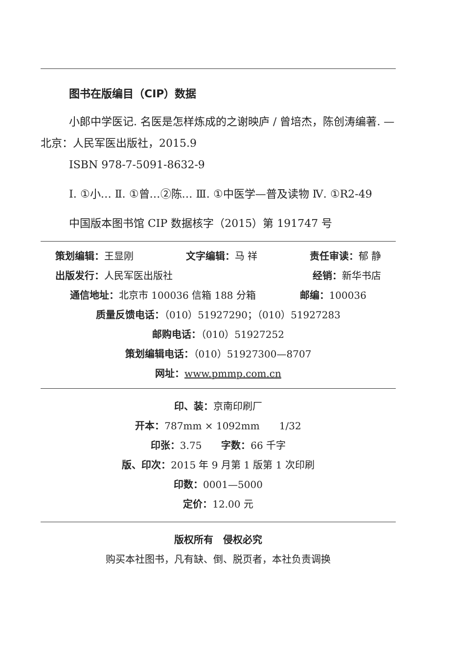图书在版编目（CIP）数据
小郎中学医记. 名医是怎样炼成的之谢映庐 / 曾培杰，陈创涛编著. —北京：人民军医出版社，2015.9
ISBN 978-7-5091-8632-9
Ⅰ. ①小… Ⅱ. ①曾…②陈… Ⅲ. ①中医学—普及读物 Ⅳ. ①R2-49
中国版本图书馆 CIP 数据核字（2015）第 191747 号
策划编辑：王显刚 文字编辑：马 祥 责任审读：郁 静
出版发行：人民军医出版社 经销：新华书店
通信地址：北京市 100036 信箱 188 分箱 邮编：100036
质量反馈电话：（010）51927290；（010）51927283
邮购电话：（010）51927252
策划编辑电话：（010）51927300—8707
网址：www.pmmp.com.cn
印、装：京南印刷厂
开本：787mm × 1092mm　　1/32
印张：3.75　　字数：66 千字
版、印次：2015 年 9 月第 1 版第 1 次印刷
印数：0001—5000
定价：12.00 元
版权所有　侵权必究
购买本社图书，凡有缺、倒、脱页者，本社负责调换